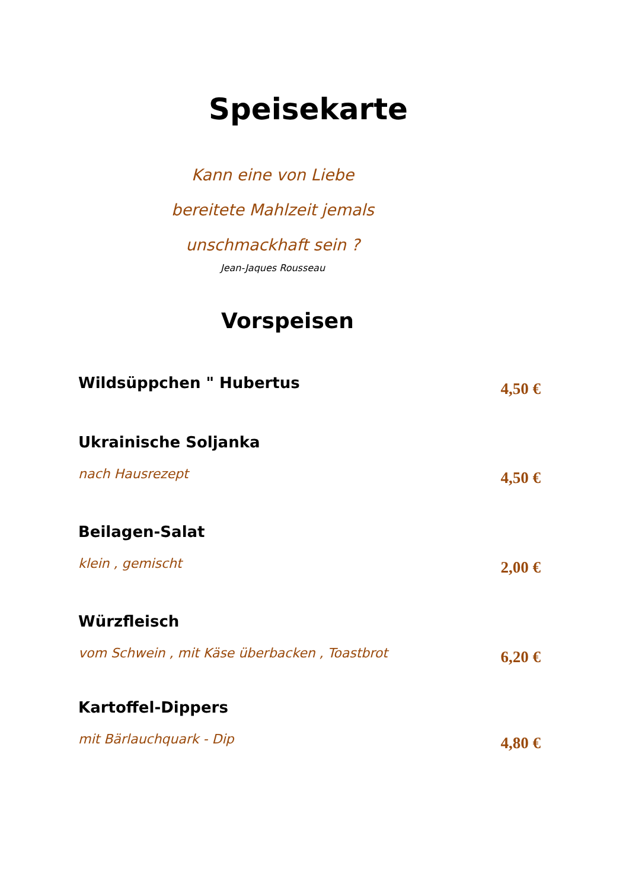Speisekarte
Kann eine von Liebe
bereitete Mahlzeit jemals
unschmackhaft sein ?
Jean-Jaques Rousseau
Vorspeisen
Wildsüppchen " Hubertus 4,50 €
Ukrainische Soljanka
nach Hausrezept
4,50 €
Beilagen-Salat
klein , gemischt
2,00 €
Würzfleisch
vom Schwein , mit Käse überbacken , Toastbrot
6,20 €
Kartoffel-Dippers
mit Bärlauchquark - Dip
4,80 €